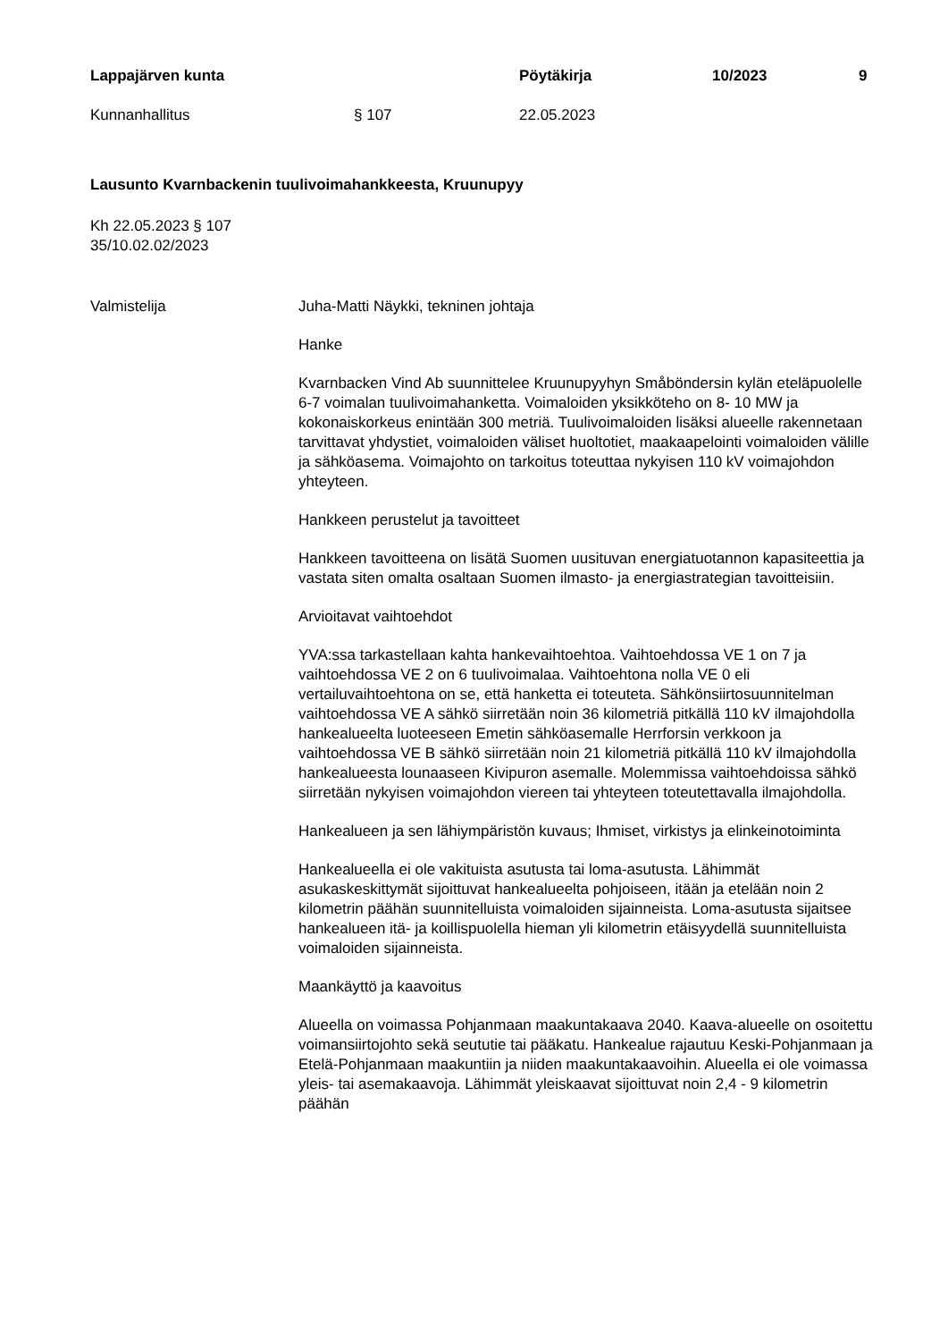Lappajärven kunta Pöytäkirja 10/2023 9
Kunnanhallitus § 107 22.05.2023
Lausunto Kvarnbackenin tuulivoimahankkeesta, Kruunupyy
Kh 22.05.2023 § 107
35/10.02.02/2023
Valmistelija Juha-Matti Näykki, tekninen johtaja
Hanke
Kvarnbacken Vind Ab suunnittelee Kruunupyyhyn Småböndersin kylän eteläpuolelle 6-7 voimalan tuulivoimahanketta. Voimaloiden yksikköteho on 8- 10 MW ja kokonaiskorkeus enintään 300 metriä. Tuulivoimaloiden lisäksi alueelle rakennetaan tarvittavat yhdystiet, voimaloiden väliset huoltotiet, maakaapelointi voimaloiden välille ja sähköasema. Voimajohto on tarkoitus toteuttaa nykyisen 110 kV voimajohdon yhteyteen.
Hankkeen perustelut ja tavoitteet
Hankkeen tavoitteena on lisätä Suomen uusituvan energiatuotannon kapasiteettia ja vastata siten omalta osaltaan Suomen ilmasto- ja energiastrategian tavoitteisiin.
Arvioitavat vaihtoehdot
YVA:ssa tarkastellaan kahta hankevaihtoehtoa. Vaihtoehdossa VE 1 on 7 ja vaihtoehdossa VE 2 on 6 tuulivoimalaa. Vaihtoehtona nolla VE 0 eli vertailuvaihtoehtona on se, että hanketta ei toteuteta. Sähkönsiirtosuunnitelman vaihtoehdossa VE A sähkö siirretään noin 36 kilometriä pitkällä 110 kV ilmajohdolla hankealueelta luoteeseen Emetin sähköasemalle Herrforsin verkkoon ja vaihtoehdossa VE B sähkö siirretään noin 21 kilometriä pitkällä 110 kV ilmajohdolla hankealueesta lounaaseen Kivipuron asemalle. Molemmissa vaihtoehdoissa sähkö siirretään nykyisen voimajohdon viereen tai yhteyteen toteutettavalla ilmajohdolla.
Hankealueen ja sen lähiympäristön kuvaus; Ihmiset, virkistys ja elinkeinotoiminta
Hankealueella ei ole vakituista asutusta tai loma-asutusta. Lähimmät asukaskeskittymät sijoittuvat hankealueelta pohjoiseen, itään ja etelään noin 2 kilometrin päähän suunnitelluista voimaloiden sijainneista. Loma-asutusta sijaitsee hankealueen itä- ja koillispuolella hieman yli kilometrin etäisyydellä suunnitelluista voimaloiden sijainneista.
Maankäyttö ja kaavoitus
Alueella on voimassa Pohjanmaan maakuntakaava 2040. Kaava-alueelle on osoitettu voimansiirtojohto sekä seututie tai pääkatu. Hankealue rajautuu Keski-Pohjanmaan ja Etelä-Pohjanmaan maakuntiin ja niiden maakuntakaavoihin. Alueella ei ole voimassa yleis- tai asemakaavoja. Lähimmät yleiskaavat sijoittuvat noin 2,4 - 9 kilometrin päähän